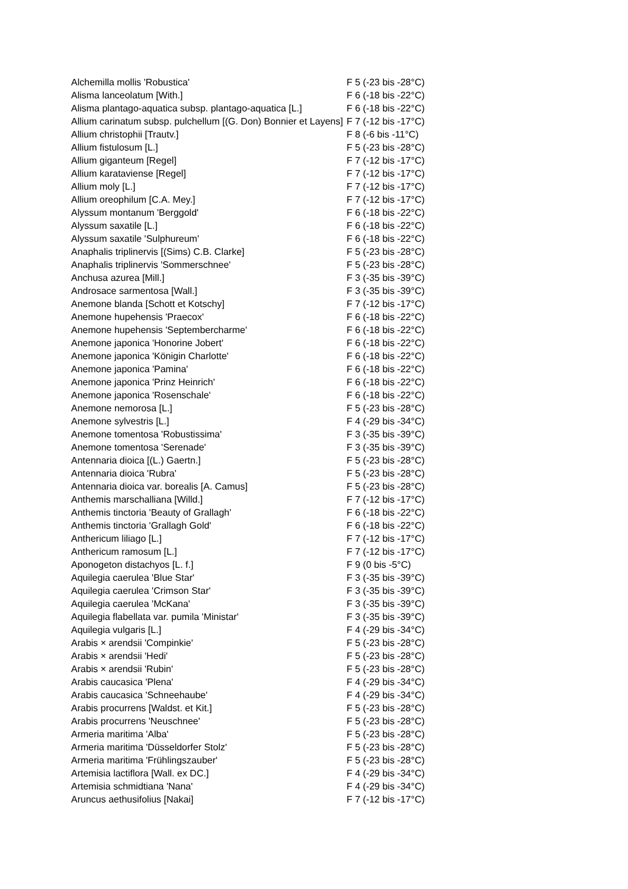| Alchemilla mollis 'Robustica' | F 5 (-23 bis -28°C) |
| Alisma lanceolatum [With.] | F 6 (-18 bis -22°C) |
| Alisma plantago-aquatica subsp. plantago-aquatica [L.] | F 6 (-18 bis -22°C) |
| Allium carinatum subsp. pulchellum [(G. Don) Bonnier et Layens] | F 7 (-12 bis -17°C) |
| Allium christophii [Trautv.] | F 8 (-6 bis -11°C) |
| Allium fistulosum [L.] | F 5 (-23 bis -28°C) |
| Allium giganteum [Regel] | F 7 (-12 bis -17°C) |
| Allium karataviense [Regel] | F 7 (-12 bis -17°C) |
| Allium moly [L.] | F 7 (-12 bis -17°C) |
| Allium oreophilum [C.A. Mey.] | F 7 (-12 bis -17°C) |
| Alyssum montanum 'Berggold' | F 6 (-18 bis -22°C) |
| Alyssum saxatile [L.] | F 6 (-18 bis -22°C) |
| Alyssum saxatile 'Sulphureum' | F 6 (-18 bis -22°C) |
| Anaphalis triplinervis [(Sims) C.B. Clarke] | F 5 (-23 bis -28°C) |
| Anaphalis triplinervis 'Sommerschnee' | F 5 (-23 bis -28°C) |
| Anchusa azurea [Mill.] | F 3 (-35 bis -39°C) |
| Androsace sarmentosa [Wall.] | F 3 (-35 bis -39°C) |
| Anemone blanda [Schott et Kotschy] | F 7 (-12 bis -17°C) |
| Anemone hupehensis 'Praecox' | F 6 (-18 bis -22°C) |
| Anemone hupehensis 'Septembercharme' | F 6 (-18 bis -22°C) |
| Anemone japonica 'Honorine Jobert' | F 6 (-18 bis -22°C) |
| Anemone japonica 'Königin Charlotte' | F 6 (-18 bis -22°C) |
| Anemone japonica 'Pamina' | F 6 (-18 bis -22°C) |
| Anemone japonica 'Prinz Heinrich' | F 6 (-18 bis -22°C) |
| Anemone japonica 'Rosenschale' | F 6 (-18 bis -22°C) |
| Anemone nemorosa [L.] | F 5 (-23 bis -28°C) |
| Anemone sylvestris [L.] | F 4 (-29 bis -34°C) |
| Anemone tomentosa 'Robustissima' | F 3 (-35 bis -39°C) |
| Anemone tomentosa 'Serenade' | F 3 (-35 bis -39°C) |
| Antennaria dioica [(L.) Gaertn.] | F 5 (-23 bis -28°C) |
| Antennaria dioica 'Rubra' | F 5 (-23 bis -28°C) |
| Antennaria dioica var. borealis [A. Camus] | F 5 (-23 bis -28°C) |
| Anthemis marschalliana [Willd.] | F 7 (-12 bis -17°C) |
| Anthemis tinctoria 'Beauty of Grallagh' | F 6 (-18 bis -22°C) |
| Anthemis tinctoria 'Grallagh Gold' | F 6 (-18 bis -22°C) |
| Anthericum liliago [L.] | F 7 (-12 bis -17°C) |
| Anthericum ramosum [L.] | F 7 (-12 bis -17°C) |
| Aponogeton distachyos [L. f.] | F 9 (0 bis -5°C) |
| Aquilegia caerulea 'Blue Star' | F 3 (-35 bis -39°C) |
| Aquilegia caerulea 'Crimson Star' | F 3 (-35 bis -39°C) |
| Aquilegia caerulea 'McKana' | F 3 (-35 bis -39°C) |
| Aquilegia flabellata var. pumila 'Ministar' | F 3 (-35 bis -39°C) |
| Aquilegia vulgaris [L.] | F 4 (-29 bis -34°C) |
| Arabis × arendsii 'Compinkie' | F 5 (-23 bis -28°C) |
| Arabis × arendsii 'Hedi' | F 5 (-23 bis -28°C) |
| Arabis × arendsii 'Rubin' | F 5 (-23 bis -28°C) |
| Arabis caucasica 'Plena' | F 4 (-29 bis -34°C) |
| Arabis caucasica 'Schneehaube' | F 4 (-29 bis -34°C) |
| Arabis procurrens [Waldst. et Kit.] | F 5 (-23 bis -28°C) |
| Arabis procurrens 'Neuschnee' | F 5 (-23 bis -28°C) |
| Armeria maritima 'Alba' | F 5 (-23 bis -28°C) |
| Armeria maritima 'Düsseldorfer Stolz' | F 5 (-23 bis -28°C) |
| Armeria maritima 'Frühlingszauber' | F 5 (-23 bis -28°C) |
| Artemisia lactiflora [Wall. ex DC.] | F 4 (-29 bis -34°C) |
| Artemisia schmidtiana 'Nana' | F 4 (-29 bis -34°C) |
| Aruncus aethusifolius [Nakai] | F 7 (-12 bis -17°C) |